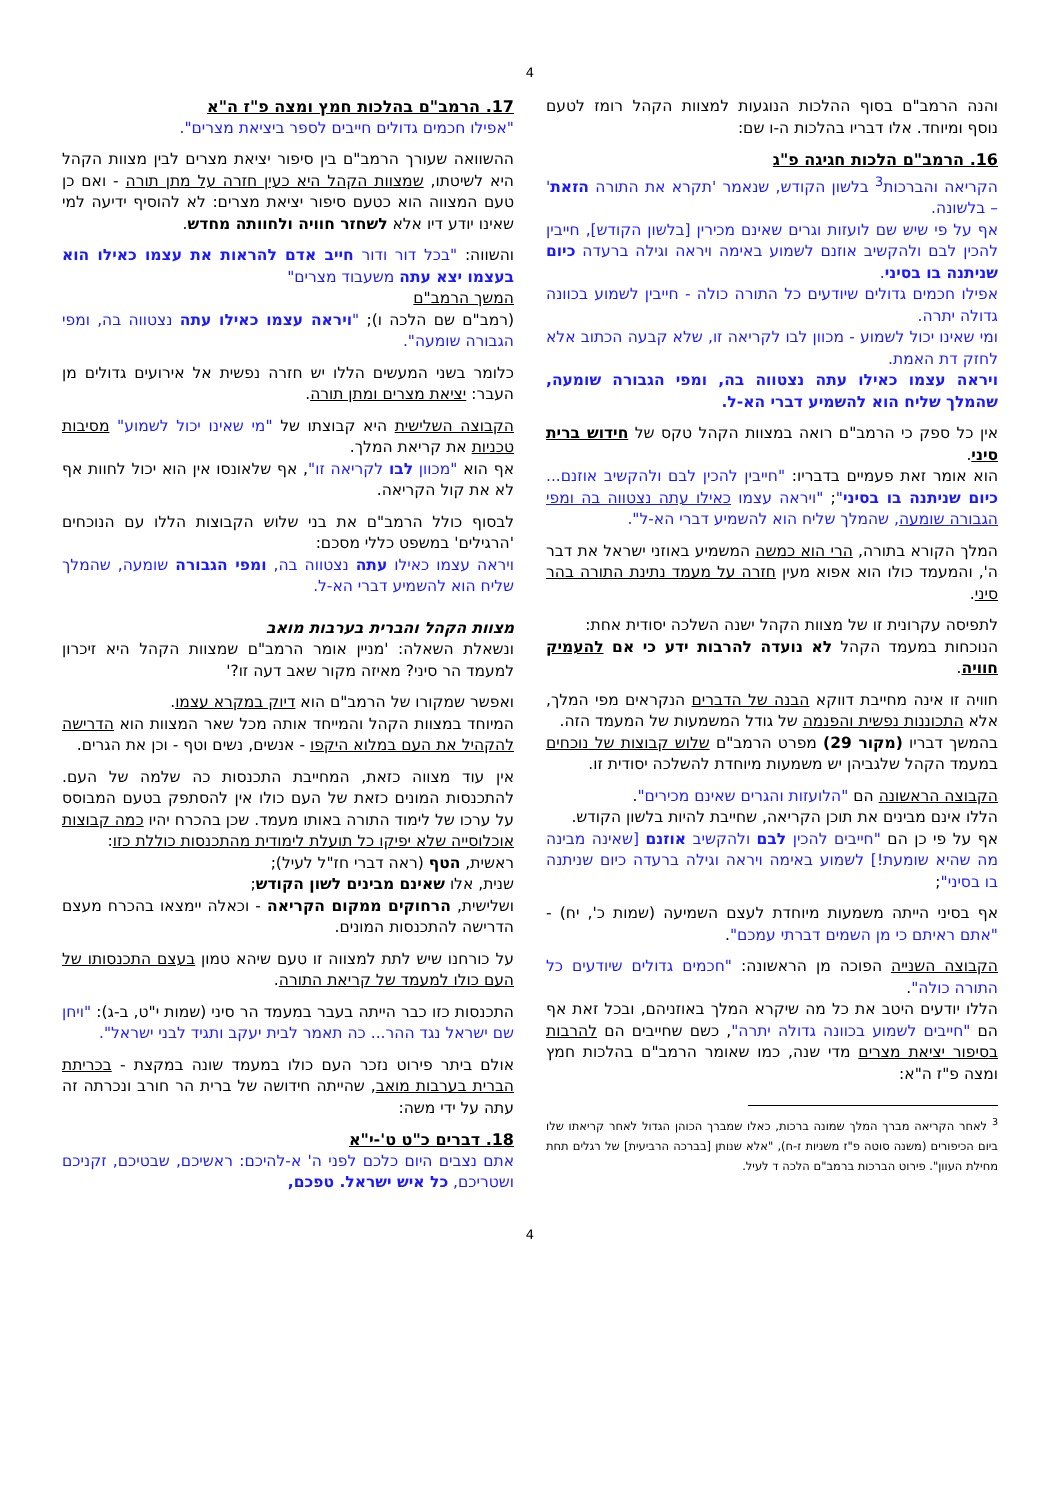4
והנה הרמב"ם בסוף ההלכות הנוגעות למצוות הקהל רומז לטעם נוסף ומיוחד. אלו דבריו בהלכות ה-ו שם:
16. הרמב"ם הלכות חגיגה פ"ג
הקריאה והברכות<sup>3</sup> בלשון הקודש, שנאמר 'תקרא את התורה הזאת' – בלשונה.
אף על פי שיש שם לועזות וגרים שאינם מכירין [בלשון הקודש], חייבין להכין לבם ולהקשיב אוזנם לשמוע באימה ויראה וגילה ברעדה כיום שניתנה בו בסיני.
אפילו חכמים גדולים שיודעים כל התורה כולה - חייבין לשמוע בכוונה גדולה יתרה.
ומי שאינו יכול לשמוע - מכוון לבו לקריאה זו, שלא קבעה הכתוב אלא לחזק דת האמת.
ויראה עצמו כאילו עתה נצטווה בה, ומפי הגבורה שומעה, שהמלך שליח הוא להשמיע דברי הא-ל.
אין כל ספק כי הרמב"ם רואה במצוות הקהל טקס של חידוש ברית סיני.
הוא אומר זאת פעמיים בדבריו: "חייבין להכין לבם ולהקשיב אוזנם... כיום שניתנה בו בסיני"; "ויראה עצמו כאילו עתה נצטווה בה ומפי הגבורה שומעה, שהמלך שליח הוא להשמיע דברי הא-ל".
המלך הקורא בתורה, הרי הוא כמשה המשמיע באוזני ישראל את דבר ה', והמעמד כולו הוא אפוא מעין חזרה על מעמד נתינת התורה בהר סיני.
לתפיסה עקרונית זו של מצוות הקהל ישנה השלכה יסודית אחת:
הנוכחות במעמד הקהל לא נועדה להרבות ידע כי אם להעמיק חוויה.
חוויה זו אינה מחייבת דווקא הבנה של הדברים הנקראים מפי המלך, אלא התכוננות נפשית והפנמה של גודל המשמעות של המעמד הזה.
בהמשך דבריו (מקור 29) מפרט הרמב"ם שלוש קבוצות של נוכחים במעמד הקהל שלגביהן יש משמעות מיוחדת להשלכה יסודית זו.
הקבוצה הראשונה הם "הלועזות והגרים שאינם מכירים".
הללו אינם מבינים את תוכן הקריאה, שחייבת להיות בלשון הקודש.
אף על פי כן הם "חייבים להכין לבם ולהקשיב אוזנם [שאינה מבינה מה שהיא שומעת!] לשמוע באימה ויראה וגילה ברעדה כיום שניתנה בו בסיני";
אף בסיני הייתה משמעות מיוחדת לעצם השמיעה (שמות כ', יח) - "אתם ראיתם כי מן השמים דברתי עמכם".
הקבוצה השנייה הפוכה מן הראשונה: "חכמים גדולים שיודעים כל התורה כולה".
הללו יודעים היטב את כל מה שיקרא המלך באוזניהם, ובכל זאת אף הם "חייבים לשמוע בכוונה גדולה יתרה", כשם שחייבים הם להרבות בסיפור יציאת מצרים מדי שנה, כמו שאומר הרמב"ם בהלכות חמץ ומצה פ"ז ה"א:
<sup>3</sup> לאחר הקריאה מברך המלך שמונה ברכות, כאלו שמברך הכוהן הגדול לאחר קריאתו שלו ביום הכיפורים (משנה סוטה פ"ז משניות ז-ח), "אלא שנותן [בברכה הרביעית] של רגלים תחת מחילת העוון". פירוט הברכות ברמב"ם הלכה ד לעיל.
17. הרמב"ם בהלכות חמץ ומצה פ"ז ה"א
"אפילו חכמים גדולים חייבים לספר ביציאת מצרים".
ההשוואה שעורך הרמב"ם בין סיפור יציאת מצרים לבין מצוות הקהל היא לשיטתו, שמצוות הקהל היא כעין חזרה על מתן תורה - ואם כן טעם המצווה הוא כטעם סיפור יציאת מצרים: לא להוסיף ידיעה למי שאינו יודע דיו אלא לשחזר חוויה ולחוותה מחדש.
והשווה: "בכל דור ודור חייב אדם להראות את עצמו כאילו הוא בעצמו יצא עתה משעבוד מצרים"
המשך הרמב"ם
(רמב"ם שם הלכה ו); "ויראה עצמו כאילו עתה נצטווה בה, ומפי הגבורה שומעה".
כלומר בשני המעשים הללו יש חזרה נפשית אל אירועים גדולים מן העבר: יציאת מצרים ומתן תורה.
הקבוצה השלישית היא קבוצתו של "מי שאינו יכול לשמוע" מסיבות טכניות את קריאת המלך.
אף הוא "מכוון לבו לקריאה זו", אף שלאונסו אין הוא יכול לחוות אף לא את קול הקריאה.
לבסוף כולל הרמב"ם את בני שלוש הקבוצות הללו עם הנוכחים 'הרגילים' במשפט כללי מסכם:
ויראה עצמו כאילו עתה נצטווה בה, ומפי הגבורה שומעה, שהמלך שליח הוא להשמיע דברי הא-ל.
מצוות הקהל והברית בערבות מואב
ונשאלת השאלה: 'מניין אומר הרמב"ם שמצוות הקהל היא זיכרון למעמד הר סיני? מאיזה מקור שאב דעה זו?'
ואפשר שמקורו של הרמב"ם הוא דיוק במקרא עצמו.
המיוחד במצוות הקהל והמייחד אותה מכל שאר המצוות הוא הדרישה להקהיל את העם במלוא היקפו - אנשים, נשים וטף - וכן את הגרים.
אין עוד מצווה כזאת, המחייבת התכנסות כה שלמה של העם. להתכנסות המונים כזאת של העם כולו אין להסתפק בטעם המבוסס על ערכו של לימוד התורה באותו מעמד. שכן בהכרח יהיו כמה קבוצות אוכלוסייה שלא יפיקו כל תועלת לימודית מהתכנסות כוללת כזו:
ראשית, הטף (ראה דברי חז"ל לעיל);
שנית, אלו שאינם מבינים לשון הקודש;
ושלישית, הרחוקים ממקום הקריאה - וכאלה יימצאו בהכרח מעצם הדרישה להתכנסות המונים.
על כורחנו שיש לתת למצווה זו טעם שיהא טמון בעצם התכנסותו של העם כולו למעמד של קריאת התורה.
התכנסות כזו כבר הייתה בעבר במעמד הר סיני (שמות י"ט, ב-ג): "ויחן שם ישראל נגד ההר... כה תאמר לבית יעקב ותגיד לבני ישראל".
אולם ביתר פירוט נזכר העם כולו במעמד שונה במקצת - בכריתת הברית בערבות מואב, שהייתה חידושה של ברית הר חורב ונכרתה זה עתה על ידי משה:
18. דברים כ"ט ט'-י"א
אתם נצבים היום כלכם לפני ה' א-להיכם: ראשיכם, שבטיכם, זקניכם ושטריכם, כל איש ישראל. טפכם,
4